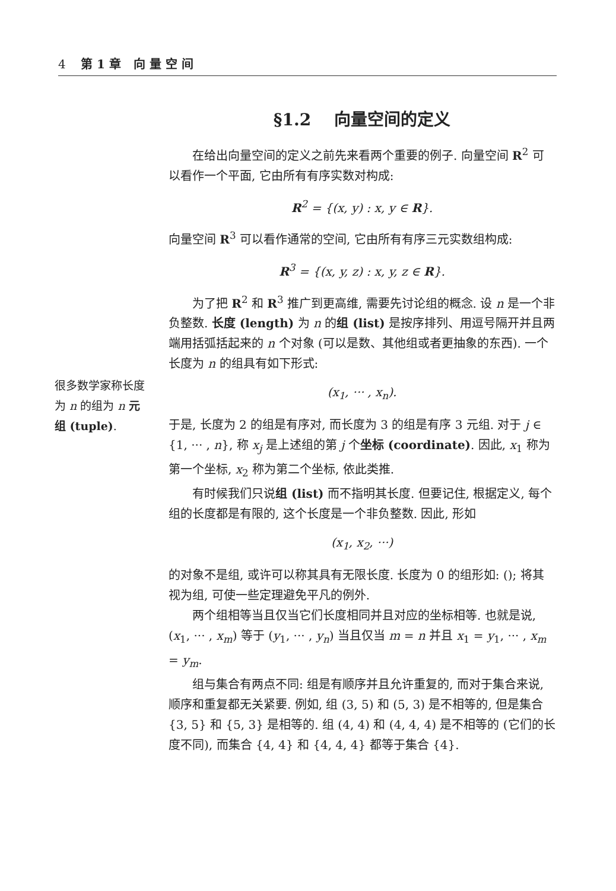4 第 1 章 向 量 空 间
§1.2 向量空间的定义
在给出向量空间的定义之前先来看两个重要的例子. 向量空间 R<sup>2</sup> 可以看作一个平面, 它由所有有序实数对构成:
R<sup>2</sup> = {(x, y) : x, y ∈ R}.
向量空间 R<sup>3</sup> 可以看作通常的空间, 它由所有有序三元实数组构成:
R<sup>3</sup> = {(x, y, z) : x, y, z ∈ R}.
为了把 R<sup>2</sup> 和 R<sup>3</sup> 推广到更高维, 需要先讨论组的概念. 设 n 是一个非负整数. 长度 (length) 为 n 的组 (list) 是按序排列、用逗号隔开并且两端用括弧括起来的 n 个对象 (可以是数、其他组或者更抽象的东西). 一个长度为 n 的组具有如下形式:
(x<sub>1</sub>, ··· , x<sub>n</sub>).
于是, 长度为 2 的组是有序对, 而长度为 3 的组是有序 3 元组. 对于 j ∈ {1, ··· , n}, 称 x<sub>j</sub> 是上述组的第 j 个坐标 (coordinate). 因此, x<sub>1</sub> 称为第一个坐标, x<sub>2</sub> 称为第二个坐标, 依此类推.
有时候我们只说组 (list) 而不指明其长度. 但要记住, 根据定义, 每个组的长度都是有限的, 这个长度是一个非负整数. 因此, 形如
(x<sub>1</sub>, x<sub>2</sub>, ···)
的对象不是组, 或许可以称其具有无限长度. 长度为 0 的组形如: (); 将其视为组, 可使一些定理避免平凡的例外.
两个组相等当且仅当它们长度相同并且对应的坐标相等. 也就是说, (x<sub>1</sub>, ··· , x<sub>m</sub>) 等于 (y<sub>1</sub>, ··· , y<sub>n</sub>) 当且仅当 m = n 并且 x<sub>1</sub> = y<sub>1</sub>, ··· , x<sub>m</sub> = y<sub>m</sub>.
组与集合有两点不同: 组是有顺序并且允许重复的, 而对于集合来说, 顺序和重复都无关紧要. 例如, 组 (3, 5) 和 (5, 3) 是不相等的, 但是集合 {3, 5} 和 {5, 3} 是相等的. 组 (4, 4) 和 (4, 4, 4) 是不相等的 (它们的长度不同), 而集合 {4, 4} 和 {4, 4, 4} 都等于集合 {4}.
很多数学家称长度为 n 的组为 n 元组 (tuple).